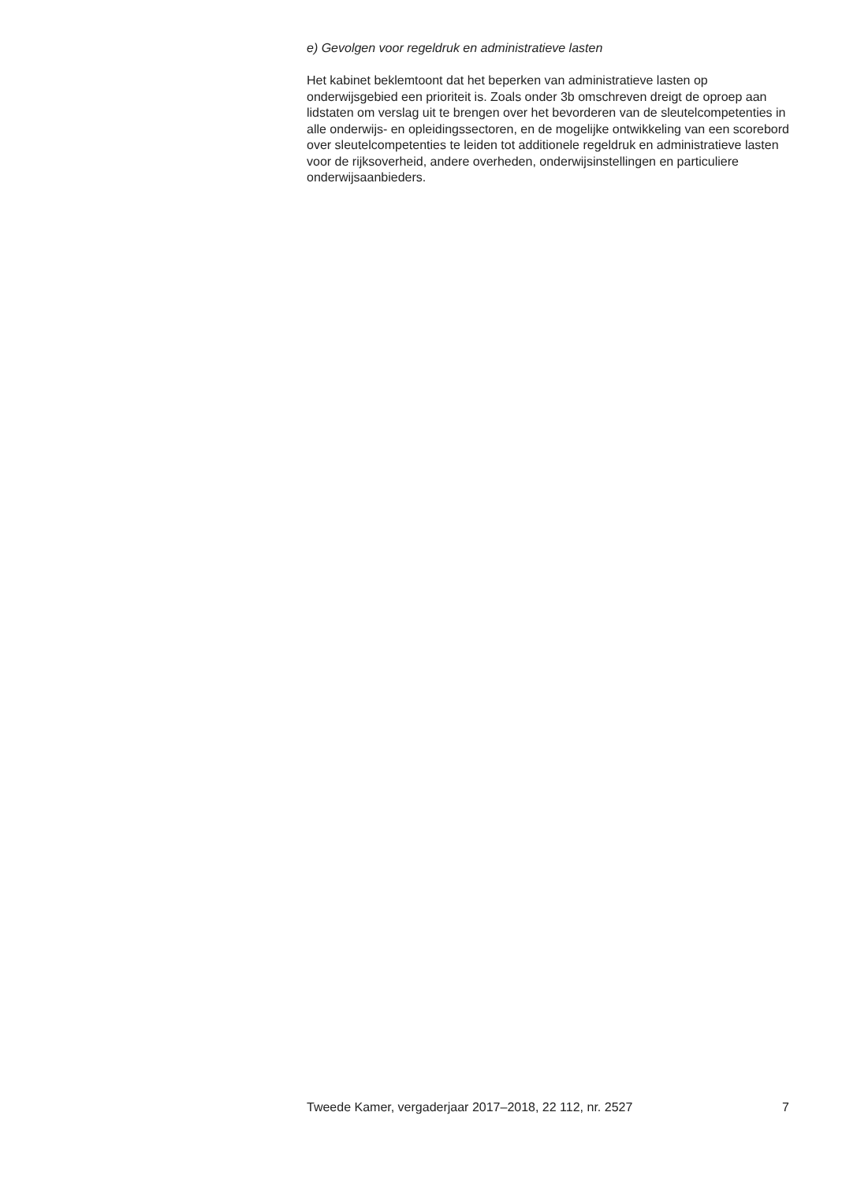e) Gevolgen voor regeldruk en administratieve lasten
Het kabinet beklemtoont dat het beperken van administratieve lasten op onderwijsgebied een prioriteit is. Zoals onder 3b omschreven dreigt de oproep aan lidstaten om verslag uit te brengen over het bevorderen van de sleutelcompetenties in alle onderwijs- en opleidingssectoren, en de mogelijke ontwikkeling van een scorebord over sleutelcompetenties te leiden tot additionele regeldruk en administratieve lasten voor de rijksoverheid, andere overheden, onderwijsinstellingen en particuliere onderwijsaanbieders.
Tweede Kamer, vergaderjaar 2017–2018, 22 112, nr. 2527 7